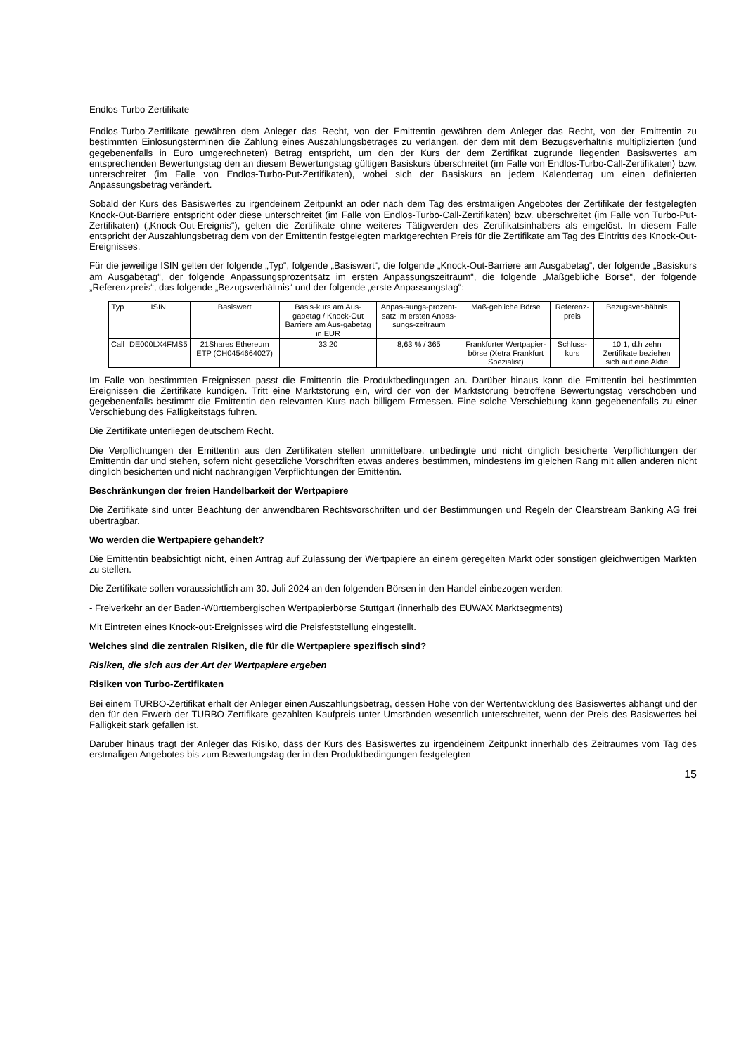Endlos-Turbo-Zertifikate
Endlos-Turbo-Zertifikate gewähren dem Anleger das Recht, von der Emittentin gewähren dem Anleger das Recht, von der Emittentin zu bestimmten Einlösungsterminen die Zahlung eines Auszahlungsbetrages zu verlangen, der dem mit dem Bezugsverhältnis multiplizierten (und gegebenenfalls in Euro umgerechneten) Betrag entspricht, um den der Kurs der dem Zertifikat zugrunde liegenden Basiswertes am entsprechenden Bewertungstag den an diesem Bewertungstag gültigen Basiskurs überschreitet (im Falle von Endlos-Turbo-Call-Zertifikaten) bzw. unterschreitet (im Falle von Endlos-Turbo-Put-Zertifikaten), wobei sich der Basiskurs an jedem Kalendertag um einen definierten Anpassungsbetrag verändert.
Sobald der Kurs des Basiswertes zu irgendeinem Zeitpunkt an oder nach dem Tag des erstmaligen Angebotes der Zertifikate der festgelegten Knock-Out-Barriere entspricht oder diese unterschreitet (im Falle von Endlos-Turbo-Call-Zertifikaten) bzw. überschreitet (im Falle von Turbo-Put-Zertifikaten) („Knock-Out-Ereignis“), gelten die Zertifikate ohne weiteres Tätigwerden des Zertifikatsinhabers als eingelöst. In diesem Falle entspricht der Auszahlungsbetrag dem von der Emittentin festgelegten marktgerechten Preis für die Zertifikate am Tag des Eintritts des Knock-Out-Ereignisses.
Für die jeweilige ISIN gelten der folgende „Typ“, folgende „Basiswert“, die folgende „Knock-Out-Barriere am Ausgabetag“, der folgende „Basiskurs am Ausgabetag“, der folgende Anpassungsprozentsatz im ersten Anpassungszeitraum“, die folgende „Maßgebliche Börse“, der folgende „Referenzpreis“, das folgende „Bezugsverhältnis“ und der folgende „erste Anpassungstag“:
| Typ | ISIN | Basiswert | Basis-kurs am Aus-gabetag / Knock-Out Barriere am Aus-gabetag in EUR | Anpas-sungs-prozent-satz im ersten Anpas-sungs-zeitraum | Maß-gebliche Börse | Referenz-preis | Bezugsver-hältnis |
| --- | --- | --- | --- | --- | --- | --- | --- |
| Call | DE000LX4FMS5 | 21Shares Ethereum ETP (CH0454664027) | 33,20 | 8,63 % / 365 | Frankfurter Wertpapier-börse (Xetra Frankfurt Spezialist) | Schluss-kurs | 10:1, d.h zehn Zertifikate beziehen sich auf eine Aktie |
Im Falle von bestimmten Ereignissen passt die Emittentin die Produktbedingungen an. Darüber hinaus kann die Emittentin bei bestimmten Ereignissen die Zertifikate kündigen. Tritt eine Marktstörung ein, wird der von der Marktstörung betroffene Bewertungstag verschoben und gegebenenfalls bestimmt die Emittentin den relevanten Kurs nach billigem Ermessen. Eine solche Verschiebung kann gegebenenfalls zu einer Verschiebung des Fälligkeitstags führen.
Die Zertifikate unterliegen deutschem Recht.
Die Verpflichtungen der Emittentin aus den Zertifikaten stellen unmittelbare, unbedingte und nicht dinglich besicherte Verpflichtungen der Emittentin dar und stehen, sofern nicht gesetzliche Vorschriften etwas anderes bestimmen, mindestens im gleichen Rang mit allen anderen nicht dinglich besicherten und nicht nachrangigen Verpflichtungen der Emittentin.
Beschränkungen der freien Handelbarkeit der Wertpapiere
Die Zertifikate sind unter Beachtung der anwendbaren Rechtsvorschriften und der Bestimmungen und Regeln der Clearstream Banking AG frei übertragbar.
Wo werden die Wertpapiere gehandelt?
Die Emittentin beabsichtigt nicht, einen Antrag auf Zulassung der Wertpapiere an einem geregelten Markt oder sonstigen gleichwertigen Märkten zu stellen.
Die Zertifikate sollen voraussichtlich am 30. Juli 2024 an den folgenden Börsen in den Handel einbezogen werden:
- Freiverkehr an der Baden-Württembergischen Wertpapierbörse Stuttgart (innerhalb des EUWAX Marktsegments)
Mit Eintreten eines Knock-out-Ereignisses wird die Preisfeststellung eingestellt.
Welches sind die zentralen Risiken, die für die Wertpapiere spezifisch sind?
Risiken, die sich aus der Art der Wertpapiere ergeben
Risiken von Turbo-Zertifikaten
Bei einem TURBO-Zertifikat erhält der Anleger einen Auszahlungsbetrag, dessen Höhe von der Wertentwicklung des Basiswertes abhängt und der den für den Erwerb der TURBO-Zertifikate gezahlten Kaufpreis unter Umständen wesentlich unterschreitet, wenn der Preis des Basiswertes bei Fälligkeit stark gefallen ist.
Darüber hinaus trägt der Anleger das Risiko, dass der Kurs des Basiswertes zu irgendeinem Zeitpunkt innerhalb des Zeitraumes vom Tag des erstmaligen Angebotes bis zum Bewertungstag der in den Produktbedingungen festgelegten
15